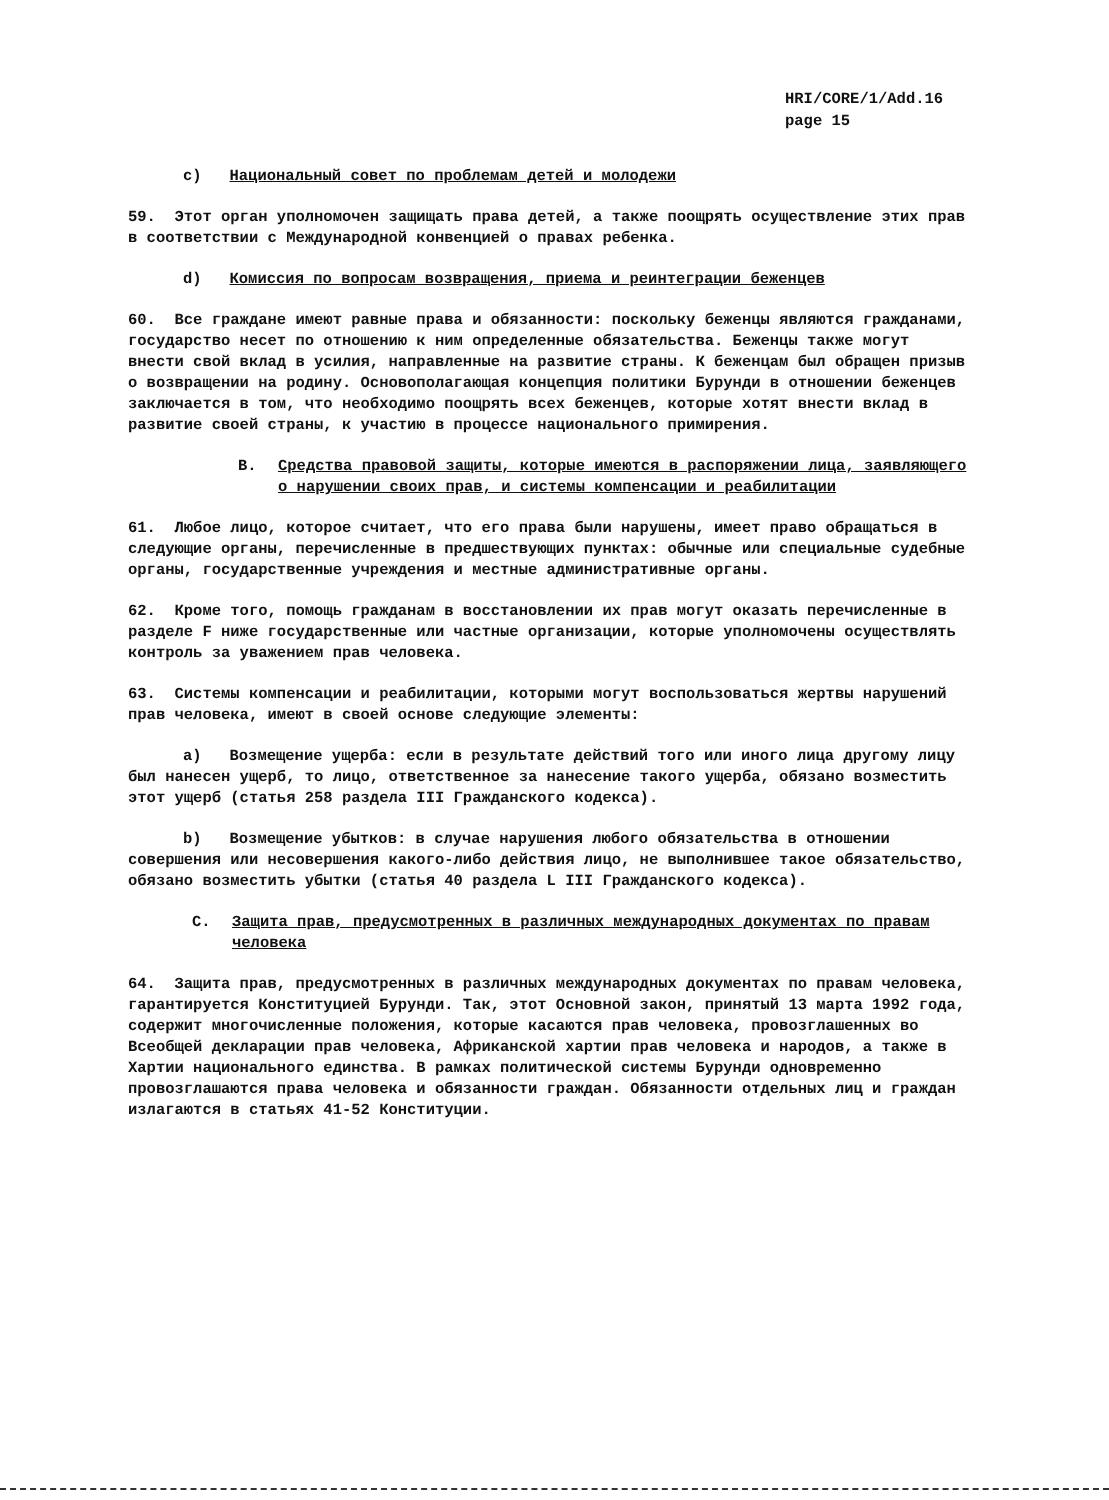HRI/CORE/1/Add.16
page 15
c) Национальный совет по проблемам детей и молодежи
59. Этот орган уполномочен защищать права детей, а также поощрять осуществление этих прав в соответствии с Международной конвенцией о правах ребенка.
d) Комиссия по вопросам возвращения, приема и реинтеграции беженцев
60. Все граждане имеют равные права и обязанности: поскольку беженцы являются гражданами, государство несет по отношению к ним определенные обязательства. Беженцы также могут внести свой вклад в усилия, направленные на развитие страны. К беженцам был обращен призыв о возвращении на родину. Основополагающая концепция политики Бурунди в отношении беженцев заключается в том, что необходимо поощрять всех беженцев, которые хотят внести вклад в развитие своей страны, к участию в процессе национального примирения.
B. Средства правовой защиты, которые имеются в распоряжении лица, заявляющего о нарушении своих прав, и системы компенсации и реабилитации
61. Любое лицо, которое считает, что его права были нарушены, имеет право обращаться в следующие органы, перечисленные в предшествующих пунктах: обычные или специальные судебные органы, государственные учреждения и местные административные органы.
62. Кроме того, помощь гражданам в восстановлении их прав могут оказать перечисленные в разделе F ниже государственные или частные организации, которые уполномочены осуществлять контроль за уважением прав человека.
63. Системы компенсации и реабилитации, которыми могут воспользоваться жертвы нарушений прав человека, имеют в своей основе следующие элементы:
a) Возмещение ущерба: если в результате действий того или иного лица другому лицу был нанесен ущерб, то лицо, ответственное за нанесение такого ущерба, обязано возместить этот ущерб (статья 258 раздела III Гражданского кодекса).
b) Возмещение убытков: в случае нарушения любого обязательства в отношении совершения или несовершения какого-либо действия лицо, не выполнившее такое обязательство, обязано возместить убытки (статья 40 раздела L III Гражданского кодекса).
C. Защита прав, предусмотренных в различных международных документах по правам человека
64. Защита прав, предусмотренных в различных международных документах по правам человека, гарантируется Конституцией Бурунди. Так, этот Основной закон, принятый 13 марта 1992 года, содержит многочисленные положения, которые касаются прав человека, провозглашенных во Всеобщей декларации прав человека, Африканской хартии прав человека и народов, а также в Хартии национального единства. В рамках политической системы Бурунди одновременно провозглашаются права человека и обязанности граждан. Обязанности отдельных лиц и граждан излагаются в статьях 41-52 Конституции.